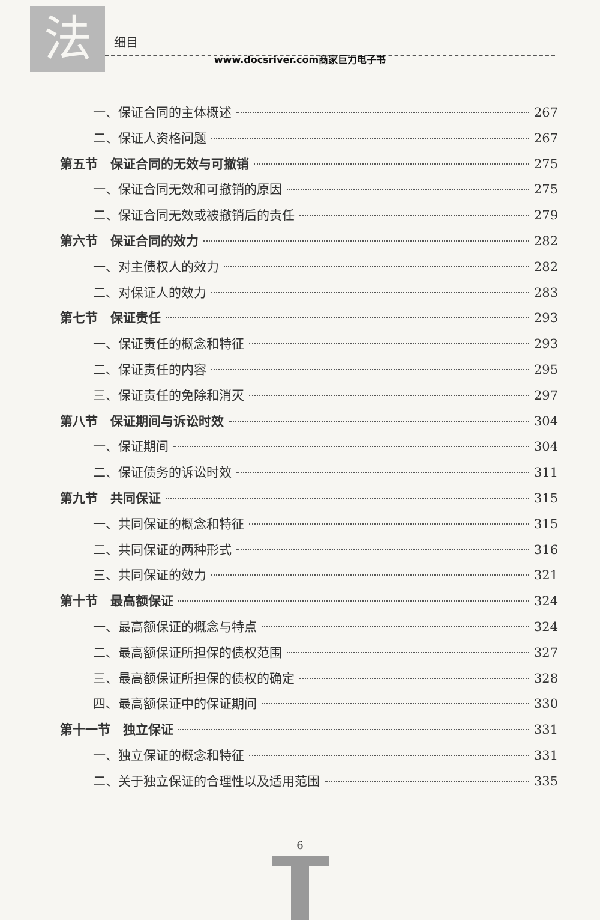法
细目
www.docsriver.com商家巨力电子书
一、保证合同的主体概述 267
二、保证人资格问题 267
第五节　保证合同的无效与可撤销 275
一、保证合同无效和可撤销的原因 275
二、保证合同无效或被撤销后的责任 279
第六节　保证合同的效力 282
一、对主债权人的效力 282
二、对保证人的效力 283
第七节　保证责任 293
一、保证责任的概念和特征 293
二、保证责任的内容 295
三、保证责任的免除和消灭 297
第八节　保证期间与诉讼时效 304
一、保证期间 304
二、保证债务的诉讼时效 311
第九节　共同保证 315
一、共同保证的概念和特征 315
二、共同保证的两种形式 316
三、共同保证的效力 321
第十节　最高额保证 324
一、最高额保证的概念与特点 324
二、最高额保证所担保的债权范围 327
三、最高额保证所担保的债权的确定 328
四、最高额保证中的保证期间 330
第十一节　独立保证 331
一、独立保证的概念和特征 331
二、关于独立保证的合理性以及适用范围 335
6